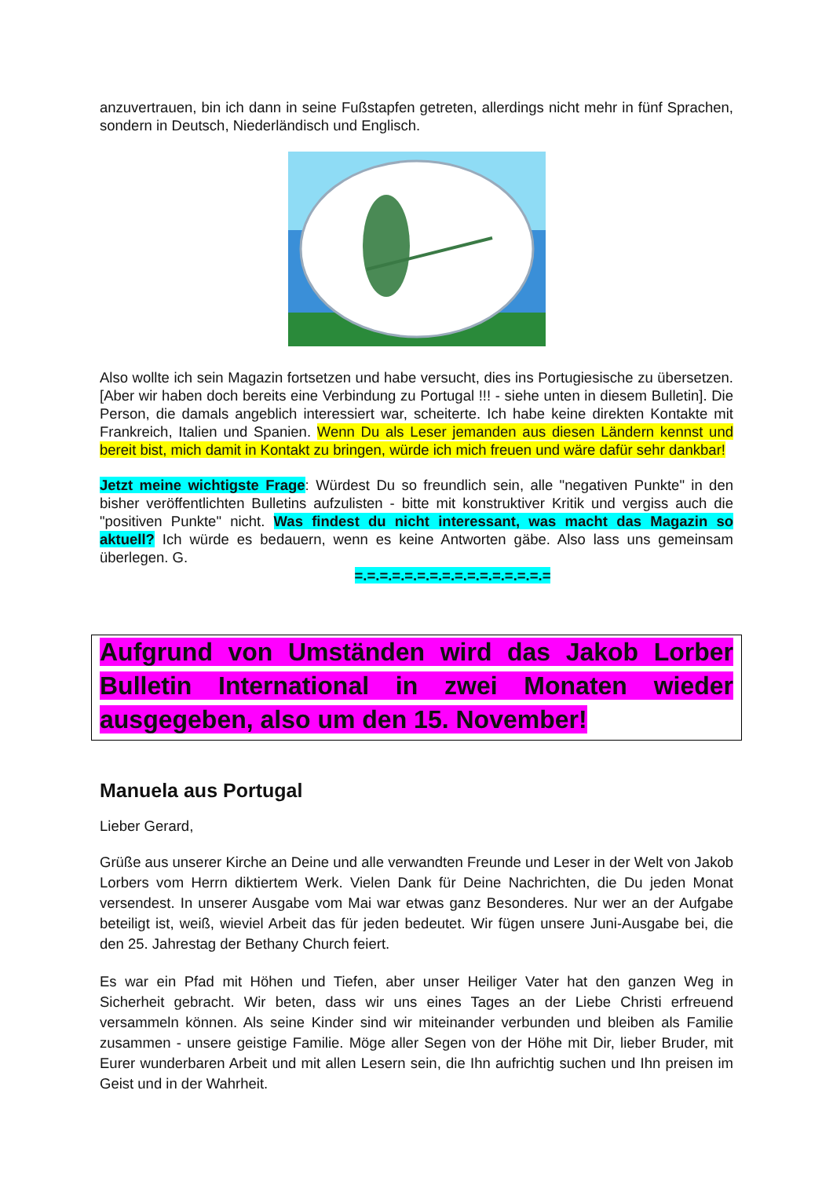anzuvertrauen, bin ich dann in seine Fußstapfen getreten, allerdings nicht mehr in fünf Sprachen, sondern in Deutsch, Niederländisch und Englisch.
Also wollte ich sein Magazin fortsetzen und habe versucht, dies ins Portugiesische zu übersetzen. [Aber wir haben doch bereits eine Verbindung zu Portugal !!! - siehe unten in diesem Bulletin]. Die Person, die damals angeblich interessiert war, scheiterte. Ich habe keine direkten Kontakte mit Frankreich, Italien und Spanien. Wenn Du als Leser jemanden aus diesen Ländern kennst und bereit bist, mich damit in Kontakt zu bringen, würde ich mich freuen und wäre dafür sehr dankbar!
Jetzt meine wichtigste Frage: Würdest Du so freundlich sein, alle "negativen Punkte" in den bisher veröffentlichten Bulletins aufzulisten - bitte mit konstruktiver Kritik und vergiss auch die "positiven Punkte" nicht. Was findest du nicht interessant, was macht das Magazin so aktuell? Ich würde es bedauern, wenn es keine Antworten gäbe. Also lass uns gemeinsam überlegen. G.
=.=.=.=.=.=.=.=.=.=.=.=.=.=.=.=
Aufgrund von Umständen wird das Jakob Lorber Bulletin International in zwei Monaten wieder ausgegeben, also um den 15. November!
Manuela aus Portugal
Lieber Gerard,
Grüße aus unserer Kirche an Deine und alle verwandten Freunde und Leser in der Welt von Jakob Lorbers vom Herrn diktiertem Werk. Vielen Dank für Deine Nachrichten, die Du jeden Monat versendest. In unserer Ausgabe vom Mai war etwas ganz Besonderes. Nur wer an der Aufgabe beteiligt ist, weiß, wieviel Arbeit das für jeden bedeutet. Wir fügen unsere Juni-Ausgabe bei, die den 25. Jahrestag der Bethany Church feiert.
Es war ein Pfad mit Höhen und Tiefen, aber unser Heiliger Vater hat den ganzen Weg in Sicherheit gebracht. Wir beten, dass wir uns eines Tages an der Liebe Christi erfreuend versammeln können. Als seine Kinder sind wir miteinander verbunden und bleiben als Familie zusammen - unsere geistige Familie. Möge aller Segen von der Höhe mit Dir, lieber Bruder, mit Eurer wunderbaren Arbeit und mit allen Lesern sein, die Ihn aufrichtig suchen und Ihn preisen im Geist und in der Wahrheit.